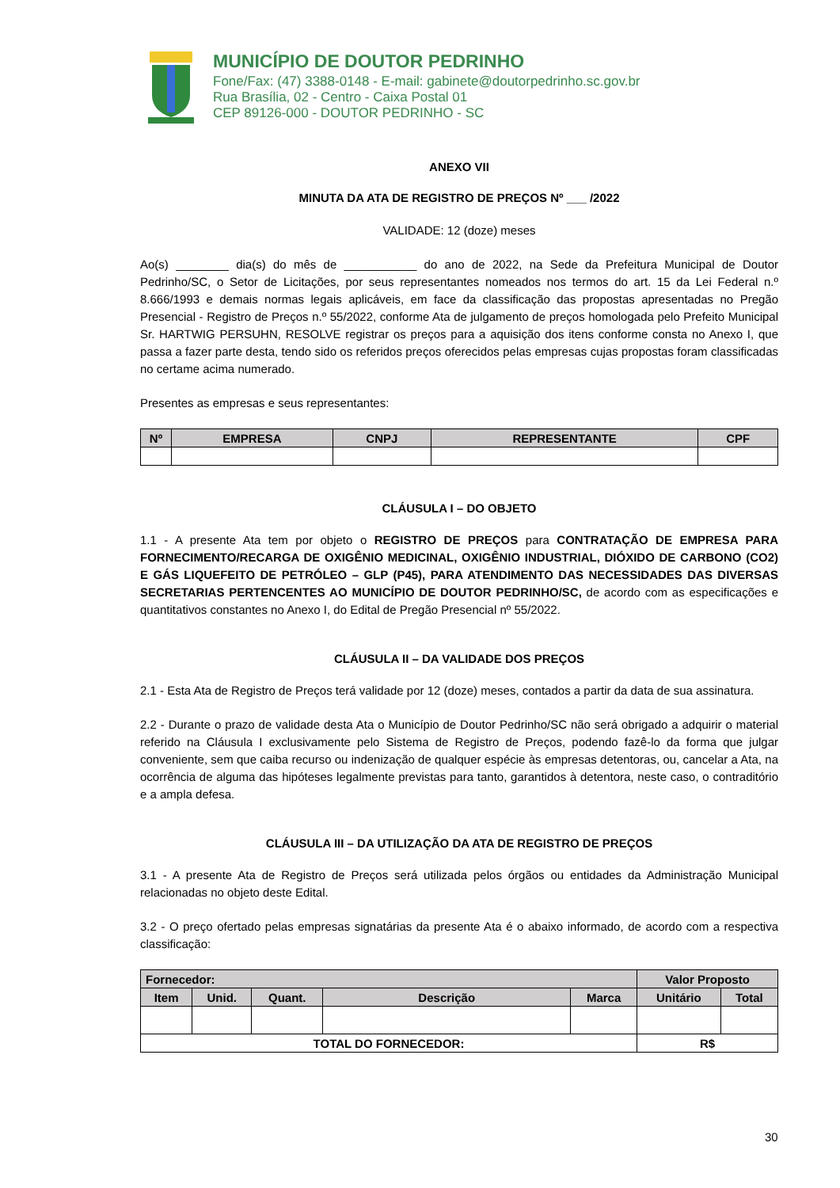MUNICÍPIO DE DOUTOR PEDRINHO
Fone/Fax: (47) 3388-0148 - E-mail: gabinete@doutorpedrinho.sc.gov.br
Rua Brasília, 02 - Centro - Caixa Postal 01
CEP 89126-000 - DOUTOR PEDRINHO - SC
ANEXO VII
MINUTA DA ATA DE REGISTRO DE PREÇOS Nº ___ /2022
VALIDADE: 12 (doze) meses
Ao(s) ________ dia(s) do mês de ___________ do ano de 2022, na Sede da Prefeitura Municipal de Doutor Pedrinho/SC, o Setor de Licitações, por seus representantes nomeados nos termos do art. 15 da Lei Federal n.º 8.666/1993 e demais normas legais aplicáveis, em face da classificação das propostas apresentadas no Pregão Presencial - Registro de Preços n.º 55/2022, conforme Ata de julgamento de preços homologada pelo Prefeito Municipal Sr. HARTWIG PERSUHN, RESOLVE registrar os preços para a aquisição dos itens conforme consta no Anexo I, que passa a fazer parte desta, tendo sido os referidos preços oferecidos pelas empresas cujas propostas foram classificadas no certame acima numerado.
Presentes as empresas e seus representantes:
| Nº | EMPRESA | CNPJ | REPRESENTANTE | CPF |
| --- | --- | --- | --- | --- |
CLÁUSULA I – DO OBJETO
1.1 - A presente Ata tem por objeto o REGISTRO DE PREÇOS para CONTRATAÇÃO DE EMPRESA PARA FORNECIMENTO/RECARGA DE OXIGÊNIO MEDICINAL, OXIGÊNIO INDUSTRIAL, DIÓXIDO DE CARBONO (CO2) E GÁS LIQUEFEITO DE PETRÓLEO – GLP (P45), PARA ATENDIMENTO DAS NECESSIDADES DAS DIVERSAS SECRETARIAS PERTENCENTES AO MUNICÍPIO DE DOUTOR PEDRINHO/SC, de acordo com as especificações e quantitativos constantes no Anexo I, do Edital de Pregão Presencial nº 55/2022.
CLÁUSULA II – DA VALIDADE DOS PREÇOS
2.1 - Esta Ata de Registro de Preços terá validade por 12 (doze) meses, contados a partir da data de sua assinatura.
2.2 - Durante o prazo de validade desta Ata o Município de Doutor Pedrinho/SC não será obrigado a adquirir o material referido na Cláusula I exclusivamente pelo Sistema de Registro de Preços, podendo fazê-lo da forma que julgar conveniente, sem que caiba recurso ou indenização de qualquer espécie às empresas detentoras, ou, cancelar a Ata, na ocorrência de alguma das hipóteses legalmente previstas para tanto, garantidos à detentora, neste caso, o contraditório e a ampla defesa.
CLÁUSULA III – DA UTILIZAÇÃO DA ATA DE REGISTRO DE PREÇOS
3.1 - A presente Ata de Registro de Preços será utilizada pelos órgãos ou entidades da Administração Municipal relacionadas no objeto deste Edital.
3.2 - O preço ofertado pelas empresas signatárias da presente Ata é o abaixo informado, de acordo com a respectiva classificação:
| Fornecedor: | | | | | Valor Proposto | |
| --- | --- | --- | --- | --- | --- | --- |
| Item | Unid. | Quant. | Descrição | Marca | Unitário | Total |
| TOTAL DO FORNECEDOR: | | | | | R$ | |
30